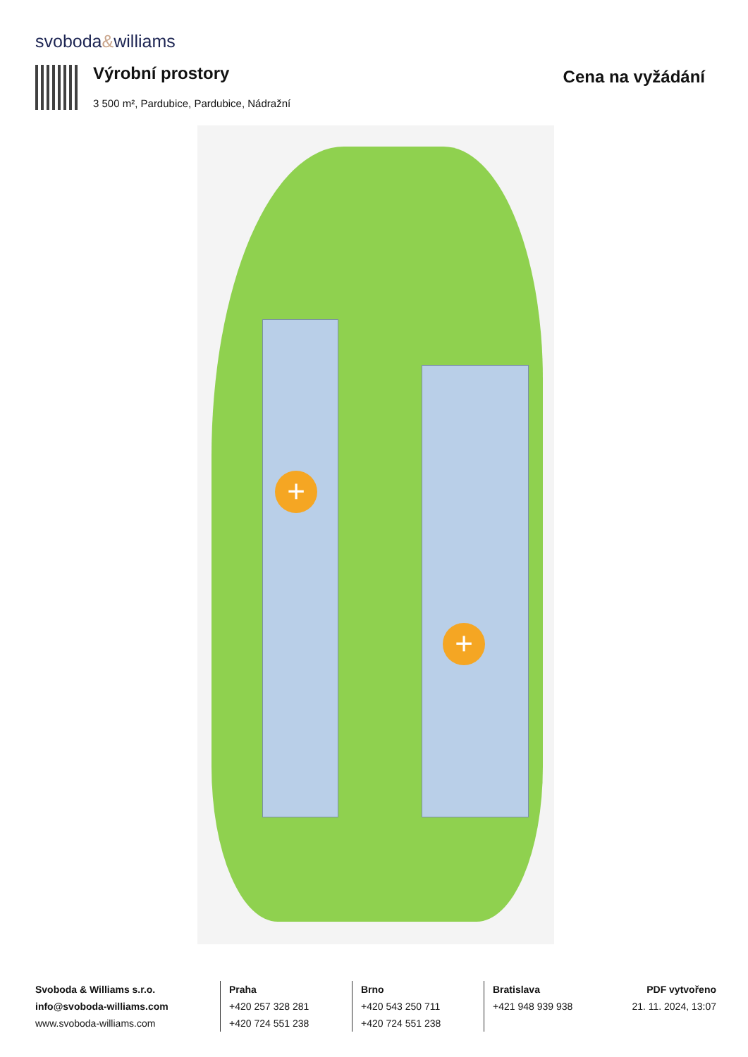svoboda&williams
Výrobní prostory Cena na vyžádání
3 500 m², Pardubice, Pardubice, Nádražní
+
+
Svoboda & Williams s.r.o.
info@svoboda-williams.com
www.svoboda-williams.com
Praha
+420 257 328 281
+420 724 551 238
Brno
+420 543 250 711
+420 724 551 238
Bratislava
+421 948 939 938
PDF vytvořeno
21. 11. 2024, 13:07